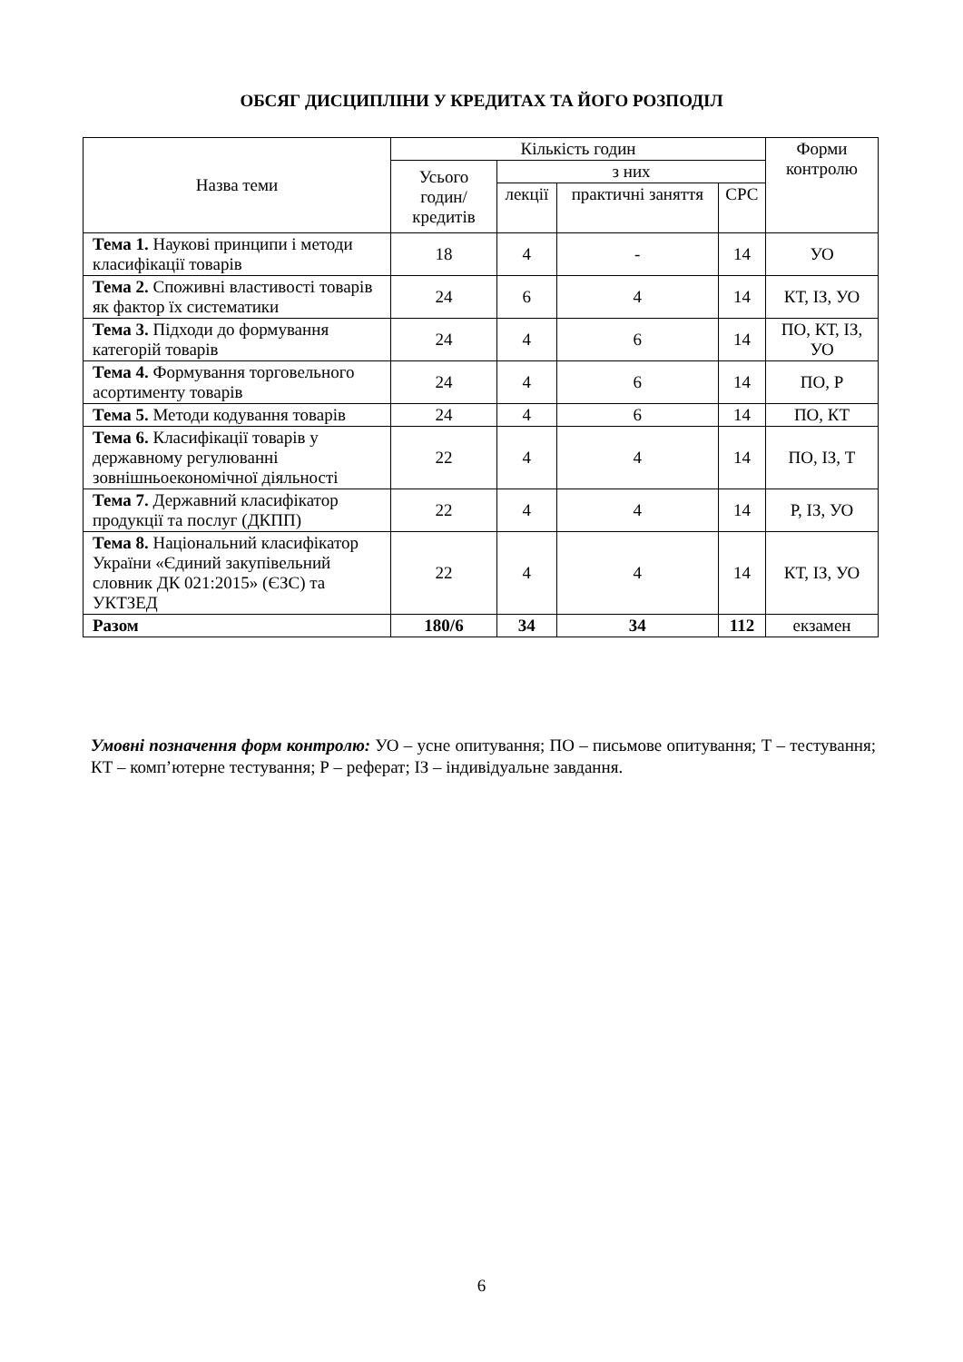ОБСЯГ ДИСЦИПЛІНИ У КРЕДИТАХ ТА ЙОГО РОЗПОДІЛ
| Назва теми | Кількість годин | | | | Форми контролю |
| --- | --- | --- | --- | --- | --- |
| | Усього годин/ кредитів | з них | | | |
| | | лекції | практичні заняття | СРС | |
| Тема 1. Наукові принципи і методи класифікації товарів | 18 | 4 | - | 14 | УО |
| Тема 2. Споживні властивості товарів як фактор їх систематики | 24 | 6 | 4 | 14 | КТ, ІЗ, УО |
| Тема 3. Підходи до формування категорій товарів | 24 | 4 | 6 | 14 | ПО, КТ, ІЗ, УО |
| Тема 4. Формування торговельного асортименту товарів | 24 | 4 | 6 | 14 | ПО, Р |
| Тема 5. Методи кодування товарів | 24 | 4 | 6 | 14 | ПО, КТ |
| Тема 6. Класифікації товарів у державному регулюванні зовнішньоекономічної діяльності | 22 | 4 | 4 | 14 | ПО, ІЗ, Т |
| Тема 7. Державний класифікатор продукції та послуг (ДКПП) | 22 | 4 | 4 | 14 | Р, ІЗ, УО |
| Тема 8. Національний класифікатор України «Єдиний закупівельний словник ДК 021:2015» (ЄЗС) та УКТЗЕД | 22 | 4 | 4 | 14 | КТ, ІЗ, УО |
| Разом | 180/6 | 34 | 34 | 112 | екзамен |
Умовні позначення форм контролю: УО – усне опитування; ПО – письмове опитування; Т – тестування; КТ – комп’ютерне тестування; Р – реферат; ІЗ – індивідуальне завдання.
6